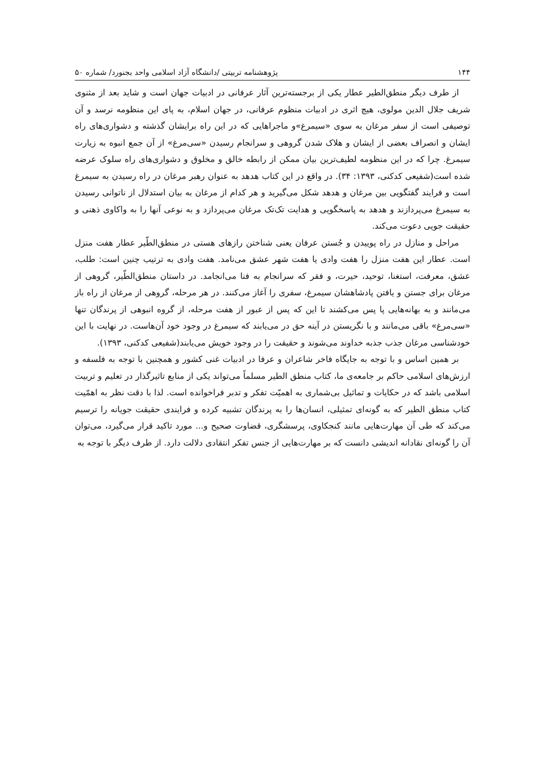۱۴۴ پژوهشنامه تربیتی /دانشگاه آزاد اسلامی واحد بجنورد/ شماره ۵۰
از طرف دیگر منطق‌الطیر عطار یکی از برجسته‌ترین آثار عرفانی در ادبیات جهان است و شاید بعد از مثنوی شریف جلال الدین مولوی، هیچ اثری در ادبیات منظوم عرفانی، در جهان اسلام، به پای این منظومه نرسد و آن توصیفی است از سفر مرغان به سوی «سیمرغ»و ماجراهایی که در این راه برایشان گذشته و دشواری‌های راه ایشان و انصراف بعضی از ایشان و هلاک شدن گروهی و سرانجام رسیدن «سی‌مرغ» از آن جمع انبوه به زیارت سیمرغ. چرا که در این منظومه لطیف‌ترین بیان ممکن از رابطه خالق و مخلوق و دشواری‌های راه سلوک عرضه شده است(شفیعی کدکنی، ۱۳۹۳: ۳۴). در واقع در این کتاب هدهد به عنوان رهبر مرغان در راه رسیدن به سیمرغ است و فرایند گفتگویی بین مرغان و هدهد شکل می‌گیرید و هر کدام از مرغان به بیان استدلال از ناتوانی رسیدن به سیمرغ می‌پردازند و هدهد به پاسخگویی و هدایت تک‌تک مرغان می‌پردازد و به نوعی آنها را به واکاوی ذهنی و حقیقت جویی دعوت می‌کند.
مراحل و منازل در راه پوییدن و جُستن عرفان یعنی شناختن رازهای هستی در منطق‌الطّیر عطار هفت منزل است. عطار این هفت منزل را هفت وادی یا هفت شهر عشق می‌نامد. هفت وادی به ترتیب چنین است: طلب، عشق، معرفت، استغنا، توحید، حیرت، و فقر که سرانجام به فنا می‌انجامد. در داستان منطق‌الطّیر، گروهی از مرغان برای جستن و یافتن پادشاهشان سیمرغ، سفری را آغاز می‌کنند. در هر مرحله، گروهی از مرغان از راه باز می‌مانند و به بهانه‌هایی پا پس می‌کشند تا این که پس از عبور از هفت مرحله، از گروه انبوهی از پرندگان تنها «سی‌مرغ» باقی می‌مانند و با نگریستن در آینه حق در می‌یابند که سیمرغ در وجود خود آن‌هاست. در نهایت با این خودشناسی مرغان جذب جذبه خداوند می‌شوند و حقیقت را در وجود خویش می‌یابند(شفیعی کدکنی، ۱۳۹۳).
بر همین اساس و با توجه به جایگاه فاخر شاعران و عرفا در ادبیات غنی کشور و همچنین با توجه به فلسفه و ارزش‌های اسلامی حاکم بر جامعه‌ی ما، کتاب منطق الطیر مسلماً می‌تواند یکی از منابع تاثیرگذار در تعلیم و تربیت اسلامی باشد که در حکایات و تماثیل بی‌شماری به اهمیّت تفکر و تدبر فراخوانده است. لذا با دقت نظر به اهمّیت کتاب منطق الطیر که به گونه‌ای تمثیلی، انسان‌ها را به پرندگان تشبیه کرده و فرایندی حقیقت جویانه را ترسیم می‌کند که طی آن مهارت‌هایی مانند کنجکاوی، پرسشگری، قضاوت صحیح و... مورد تاکید قرار می‌گیرد، می‌توان آن را گونه‌ای نقادانه اندیشی دانست که بر مهارت‌هایی از جنس تفکر انتقادی دلالت دارد. از طرف دیگر با توجه به